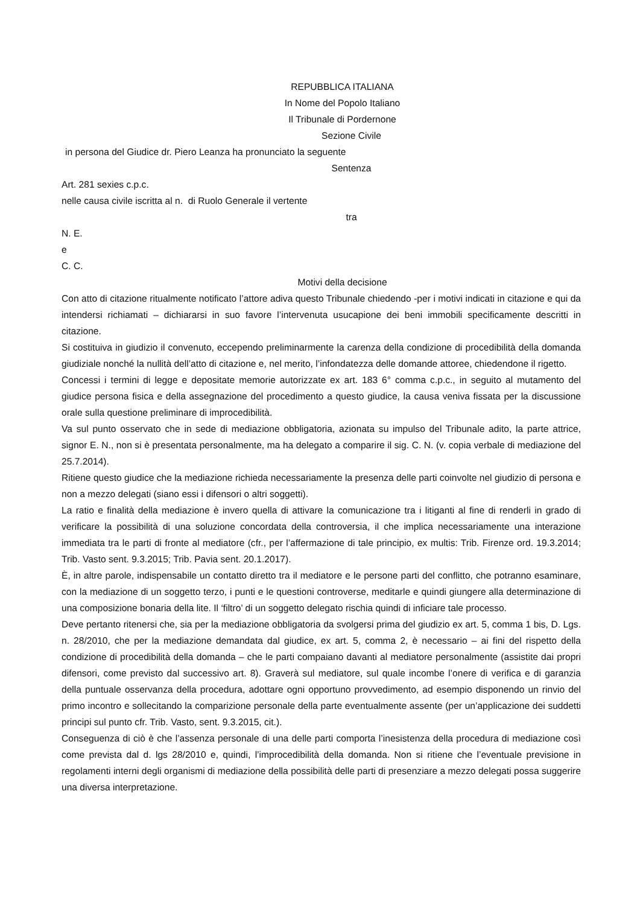REPUBBLICA ITALIANA
In Nome del Popolo Italiano
Il Tribunale di Pordernone
Sezione Civile
in persona del Giudice dr. Piero Leanza ha pronunciato la seguente
Sentenza
Art. 281 sexies c.p.c.
nelle causa civile iscritta al n. di Ruolo Generale il vertente
tra
N. E.
e
C. C.
Motivi della decisione
Con atto di citazione ritualmente notificato l’attore adiva questo Tribunale chiedendo -per i motivi indicati in citazione e qui da intendersi richiamati – dichiararsi in suo favore l’intervenuta usucapione dei beni immobili specificamente descritti in citazione.
Si costituiva in giudizio il convenuto, eccependo preliminarmente la carenza della condizione di procedibilità della domanda giudiziale nonché la nullità dell’atto di citazione e, nel merito, l’infondatezza delle domande attoree, chiedendone il rigetto.
Concessi i termini di legge e depositate memorie autorizzate ex art. 183 6° comma c.p.c., in seguito al mutamento del giudice persona fisica e della assegnazione del procedimento a questo giudice, la causa veniva fissata per la discussione orale sulla questione preliminare di improcedibilità.
Va sul punto osservato che in sede di mediazione obbligatoria, azionata su impulso del Tribunale adito, la parte attrice, signor E. N., non si è presentata personalmente, ma ha delegato a comparire il sig. C. N. (v. copia verbale di mediazione del 25.7.2014).
Ritiene questo giudice che la mediazione richieda necessariamente la presenza delle parti coinvolte nel giudizio di persona e non a mezzo delegati (siano essi i difensori o altri soggetti).
La ratio e finalità della mediazione è invero quella di attivare la comunicazione tra i litiganti al fine di renderli in grado di verificare la possibilità di una soluzione concordata della controversia, il che implica necessariamente una interazione immediata tra le parti di fronte al mediatore (cfr., per l’affermazione di tale principio, ex multis: Trib. Firenze ord. 19.3.2014; Trib. Vasto sent. 9.3.2015; Trib. Pavia sent. 20.1.2017).
È, in altre parole, indispensabile un contatto diretto tra il mediatore e le persone parti del conflitto, che potranno esaminare, con la mediazione di un soggetto terzo, i punti e le questioni controverse, meditarle e quindi giungere alla determinazione di una composizione bonaria della lite. Il ‘filtro’ di un soggetto delegato rischia quindi di inficiare tale processo.
Deve pertanto ritenersi che, sia per la mediazione obbligatoria da svolgersi prima del giudizio ex art. 5, comma 1 bis, D. Lgs. n. 28/2010, che per la mediazione demandata dal giudice, ex art. 5, comma 2, è necessario – ai fini del rispetto della condizione di procedibilità della domanda – che le parti compaiano davanti al mediatore personalmente (assistite dai propri difensori, come previsto dal successivo art. 8). Graverà sul mediatore, sul quale incombe l’onere di verifica e di garanzia della puntuale osservanza della procedura, adottare ogni opportuno provvedimento, ad esempio disponendo un rinvio del primo incontro e sollecitando la comparizione personale della parte eventualmente assente (per un’applicazione dei suddetti principi sul punto cfr. Trib. Vasto, sent. 9.3.2015, cit.).
Conseguenza di ciò è che l’assenza personale di una delle parti comporta l’inesistenza della procedura di mediazione così come prevista dal d. lgs 28/2010 e, quindi, l’improcedibilità della domanda. Non si ritiene che l’eventuale previsione in regolamenti interni degli organismi di mediazione della possibilità delle parti di presenziare a mezzo delegati possa suggerire una diversa interpretazione.